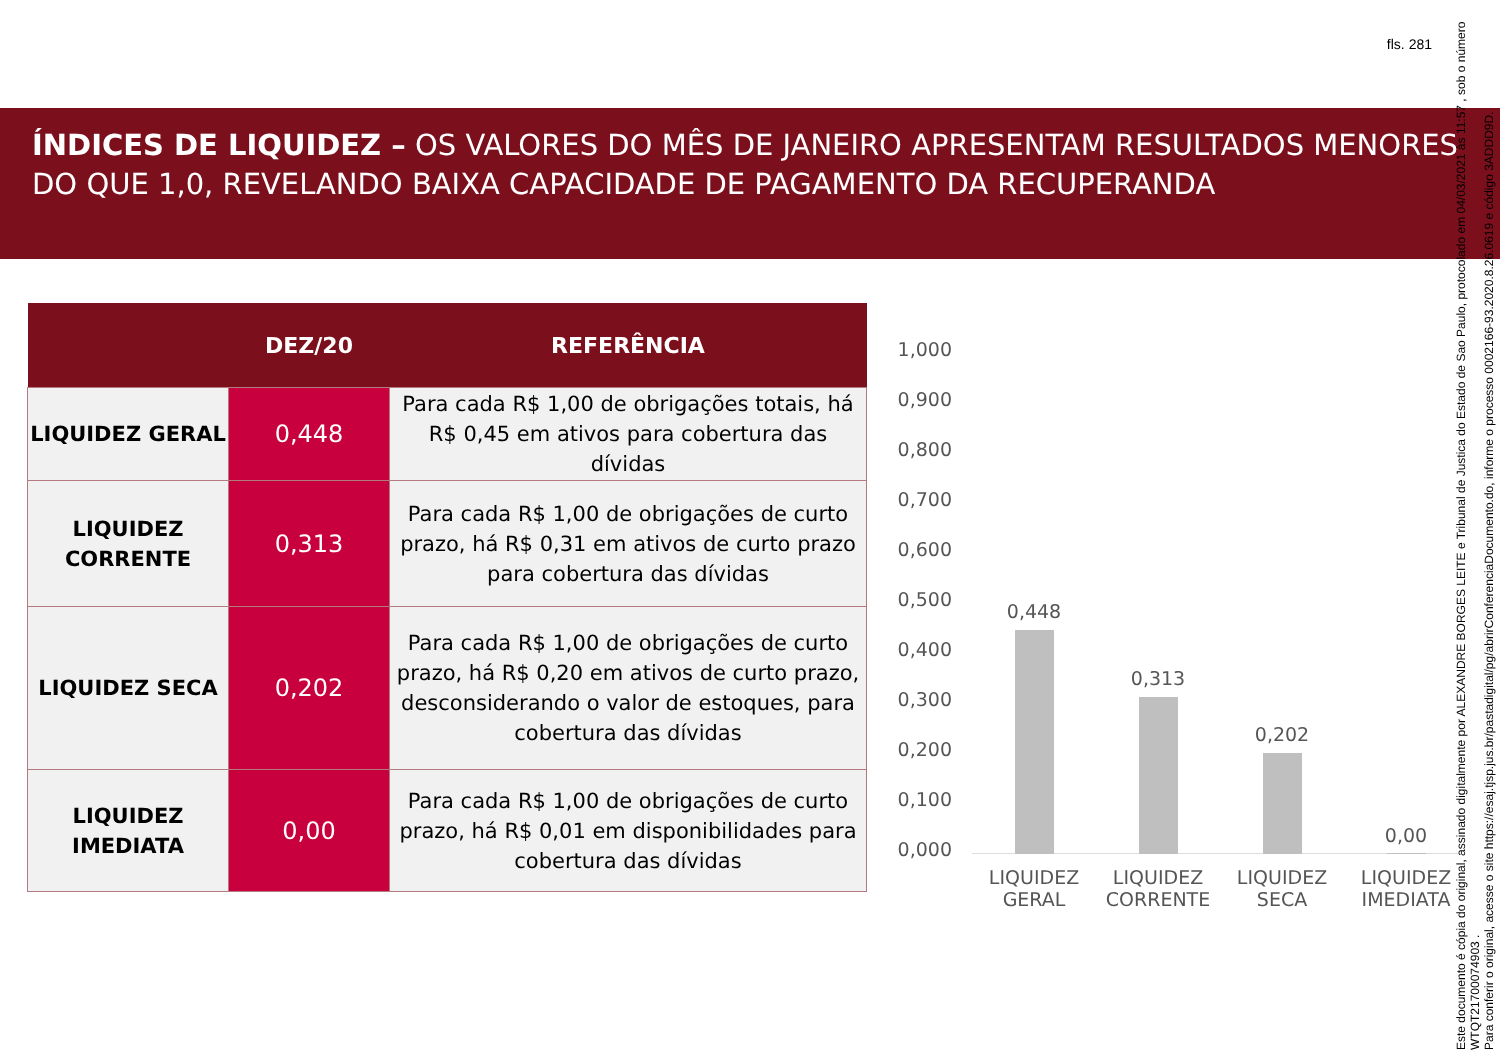fls. 281
ÍNDICES DE LIQUIDEZ – OS VALORES DO MÊS DE JANEIRO APRESENTAM RESULTADOS MENORES DO QUE 1,0, REVELANDO BAIXA CAPACIDADE DE PAGAMENTO DA RECUPERANDA
| | DEZ/20 | REFERÊNCIA |
| --- | --- | --- |
| LIQUIDEZ GERAL | 0,448 | Para cada R$ 1,00 de obrigações totais, há R$ 0,45 em ativos para cobertura das dívidas |
| LIQUIDEZ CORRENTE | 0,313 | Para cada R$ 1,00 de obrigações de curto prazo, há R$ 0,31 em ativos de curto prazo para cobertura das dívidas |
| LIQUIDEZ SECA | 0,202 | Para cada R$ 1,00 de obrigações de curto prazo, há R$ 0,20 em ativos de curto prazo, desconsiderando o valor de estoques, para cobertura das dívidas |
| LIQUIDEZ IMEDIATA | 0,00 | Para cada R$ 1,00 de obrigações de curto prazo, há R$ 0,01 em disponibilidades para cobertura das dívidas |
1,000
0,900
0,800
0,700
0,600
0,500
0,400
0,300
0,200
0,100
0,000
0,448
0,313
0,202
0,00
LIQUIDEZ GERAL
LIQUIDEZ CORRENTE
LIQUIDEZ SECA
LIQUIDEZ IMEDIATA
Este documento é cópia do original, assinado digitalmente por ALEXANDRE BORGES LEITE e Tribunal de Justica do Estado de Sao Paulo, protocolado em 04/03/2021 às 11:57 , sob o número WTQT21700074903 .
Para conferir o original, acesse o site https://esaj.tjsp.jus.br/pastadigital/pg/abrirConferenciaDocumento.do, informe o processo 0002166-93.2020.8.26.0619 e código 3ADDD9D.